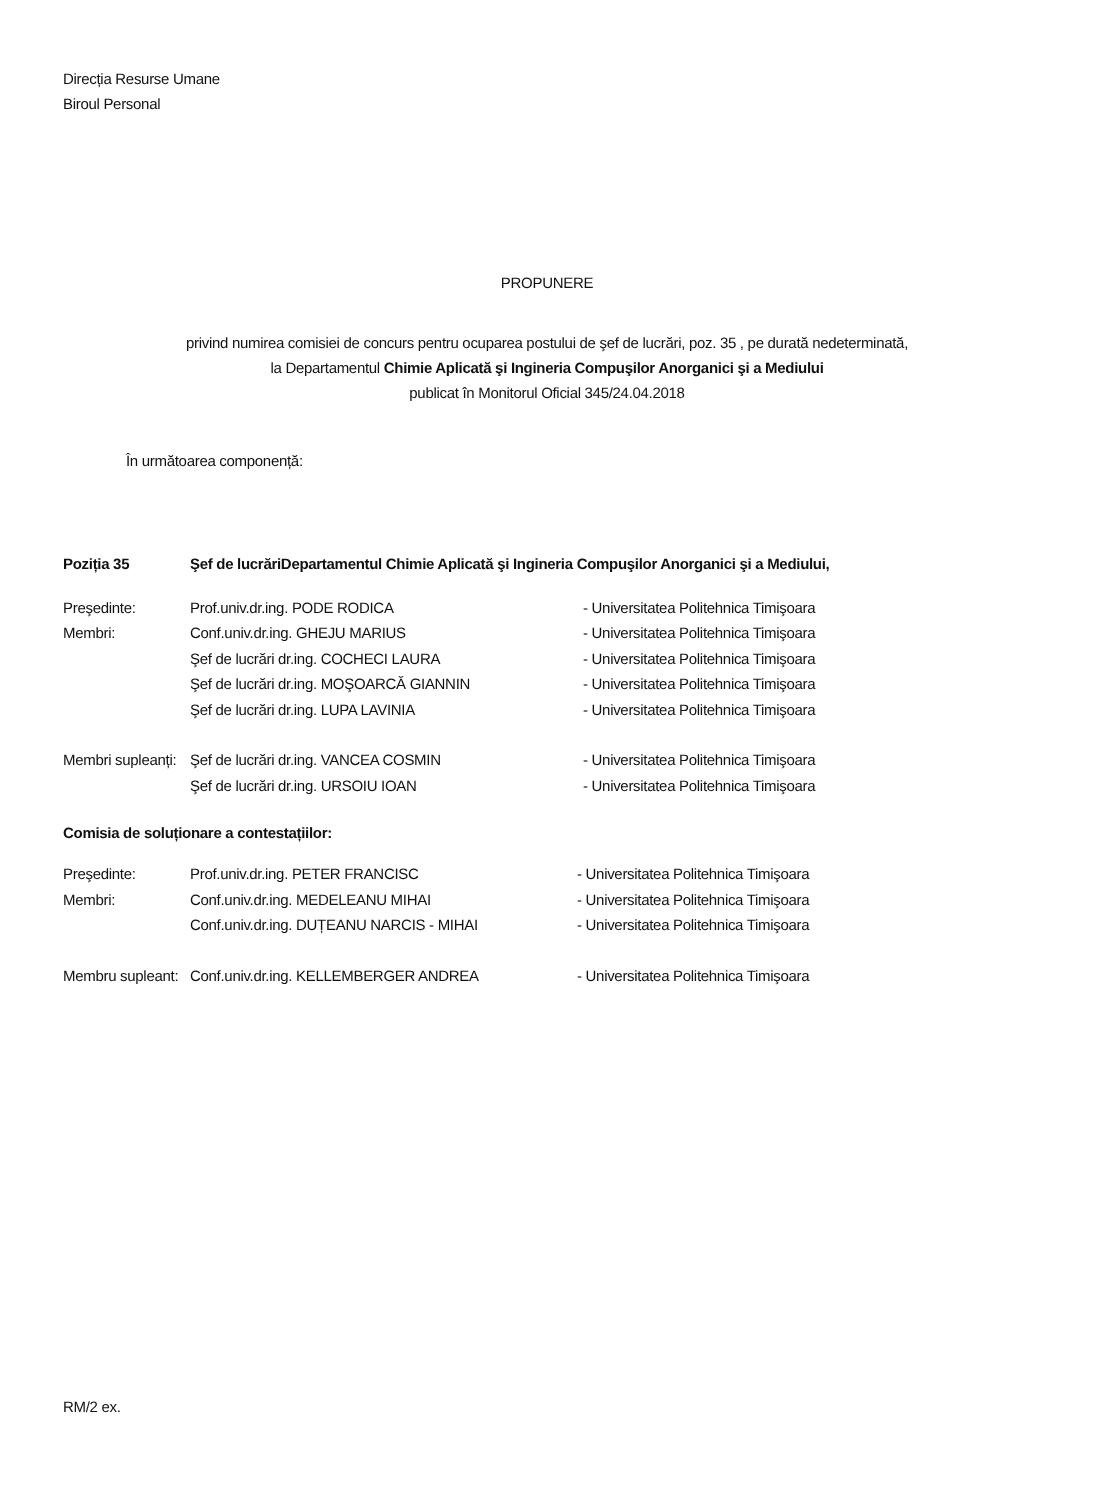Direcția Resurse Umane
Biroul Personal
PROPUNERE
privind numirea comisiei de concurs pentru ocuparea postului de şef de lucrări, poz. 35 , pe durată nedeterminată,
la Departamentul Chimie Aplicată şi Ingineria Compuşilor Anorganici şi a Mediului
publicat în Monitorul Oficial 345/24.04.2018
În următoarea componență:
| Poziția 35 | Şef de lucrări | Departamentul Chimie Aplicată şi Ingineria Compuşilor Anorganici şi a Mediului, |
| Preşedinte: | Prof.univ.dr.ing. PODE RODICA | - Universitatea Politehnica Timişoara |
| Membri: | Conf.univ.dr.ing. GHEJU MARIUS | - Universitatea Politehnica Timişoara |
| | Şef de lucrări dr.ing. COCHECI LAURA | - Universitatea Politehnica Timişoara |
| | Şef de lucrări dr.ing. MOŞOARCĂ GIANNIN | - Universitatea Politehnica Timişoara |
| | Şef de lucrări dr.ing. LUPA LAVINIA | - Universitatea Politehnica Timişoara |
| Membri supleanți: | Şef de lucrări dr.ing. VANCEA COSMIN | - Universitatea Politehnica Timişoara |
| | Şef de lucrări dr.ing. URSOIU IOAN | - Universitatea Politehnica Timişoara |
Comisia de soluționare a contestațiilor:
| Preşedinte: | Prof.univ.dr.ing. PETER FRANCISC | - Universitatea Politehnica Timişoara |
| Membri: | Conf.univ.dr.ing. MEDELEANU MIHAI | - Universitatea Politehnica Timişoara |
| | Conf.univ.dr.ing. DUȚEANU NARCIS - MIHAI | - Universitatea Politehnica Timişoara |
| Membru supleant: | Conf.univ.dr.ing. KELLEMBERGER ANDREA | - Universitatea Politehnica Timişoara |
RM/2 ex.